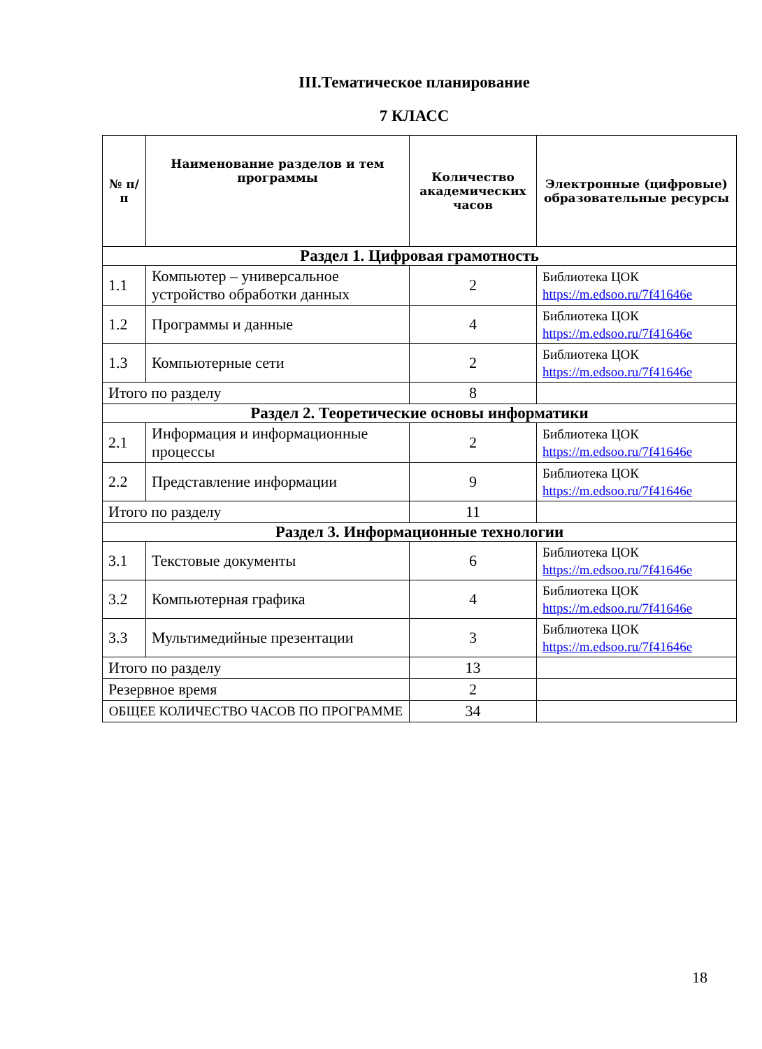III.Тематическое планирование
7 КЛАСС
| № п/п | Наименование разделов и тем программы | Количество академических часов | Электронные (цифровые) образовательные ресурсы |
| --- | --- | --- | --- |
| Раздел 1. Цифровая грамотность | | | |
| 1.1 | Компьютер – универсальное устройство обработки данных | 2 | Библиотека ЦОК https://m.edsoo.ru/7f41646e |
| 1.2 | Программы и данные | 4 | Библиотека ЦОК https://m.edsoo.ru/7f41646e |
| 1.3 | Компьютерные сети | 2 | Библиотека ЦОК https://m.edsoo.ru/7f41646e |
| Итого по разделу | | 8 | |
| Раздел 2. Теоретические основы информатики | | | |
| 2.1 | Информация и информационные процессы | 2 | Библиотека ЦОК https://m.edsoo.ru/7f41646e |
| 2.2 | Представление информации | 9 | Библиотека ЦОК https://m.edsoo.ru/7f41646e |
| Итого по разделу | | 11 | |
| Раздел 3. Информационные технологии | | | |
| 3.1 | Текстовые документы | 6 | Библиотека ЦОК https://m.edsoo.ru/7f41646e |
| 3.2 | Компьютерная графика | 4 | Библиотека ЦОК https://m.edsoo.ru/7f41646e |
| 3.3 | Мультимедийные презентации | 3 | Библиотека ЦОК https://m.edsoo.ru/7f41646e |
| Итого по разделу | | 13 | |
| Резервное время | | 2 | |
| ОБЩЕЕ КОЛИЧЕСТВО ЧАСОВ ПО ПРОГРАММЕ | | 34 | |
18